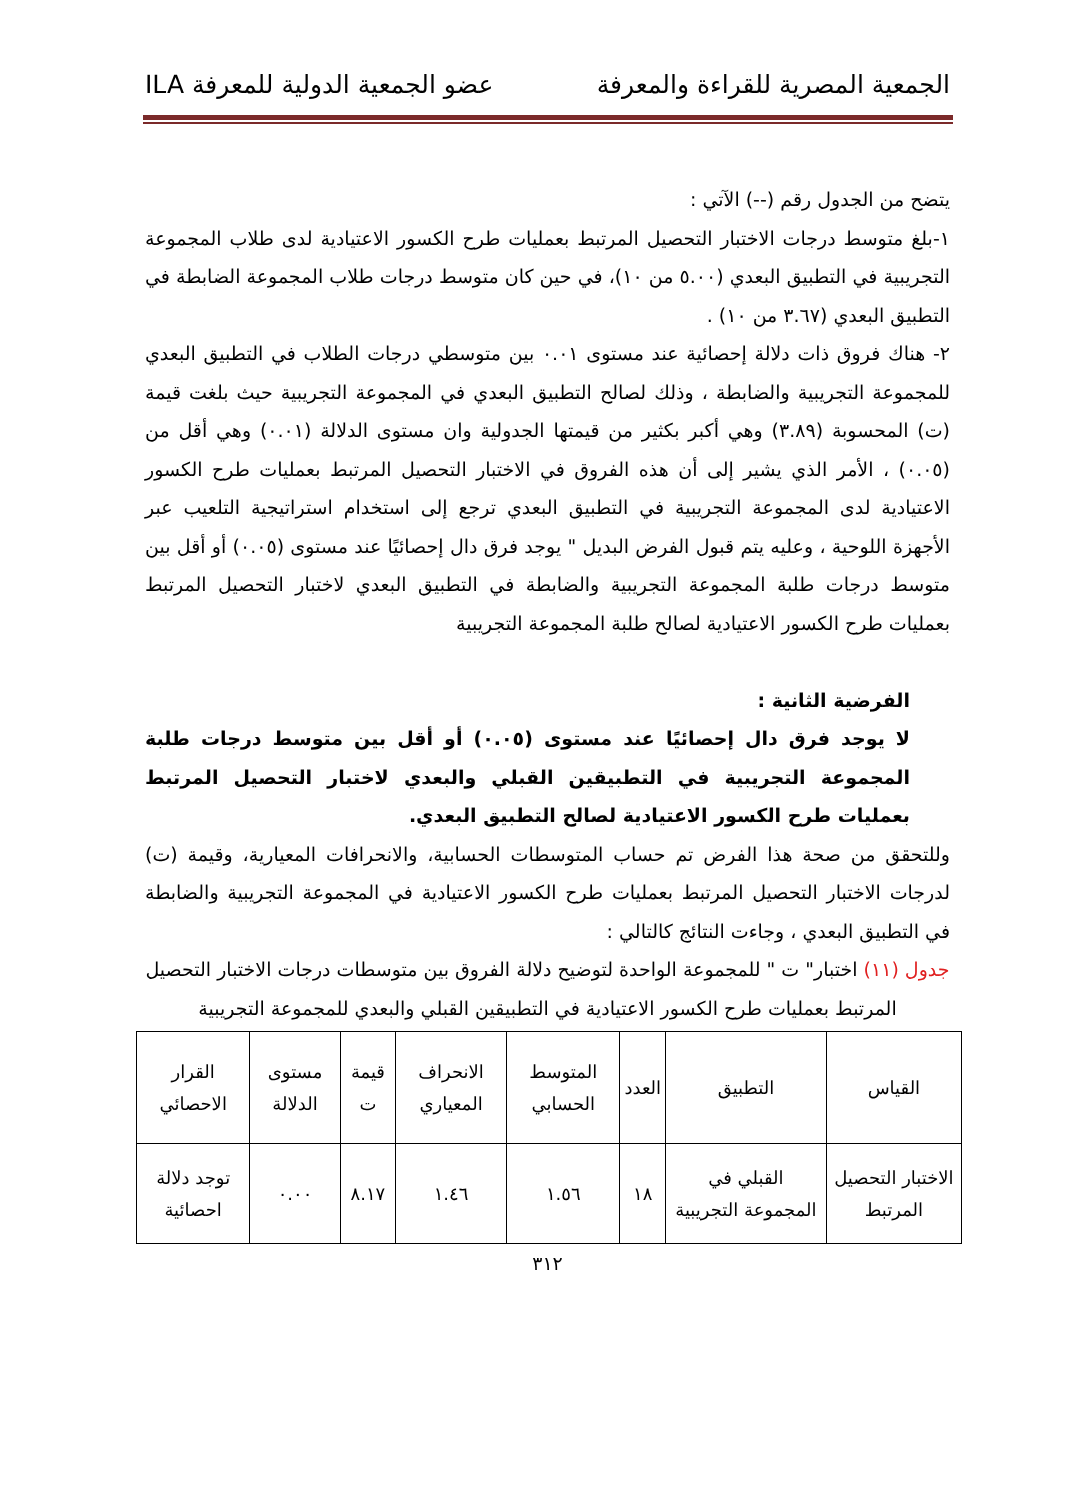الجمعية المصرية للقراءة والمعرفة عضو الجمعية الدولية للمعرفة ILA
يتضح من الجدول رقم (--) الآتي :
١-بلغ متوسط درجات الاختبار التحصيل المرتبط بعمليات طرح الكسور الاعتيادية لدى طلاب المجموعة التجريبية في التطبيق البعدي (٥.٠٠ من ١٠)، في حين كان متوسط درجات طلاب المجموعة الضابطة في التطبيق البعدي (٣.٦٧ من ١٠) .
٢- هناك فروق ذات دلالة إحصائية عند مستوى ٠.٠١ بين متوسطي درجات الطلاب في التطبيق البعدي للمجموعة التجريبية والضابطة ، وذلك لصالح التطبيق البعدي في المجموعة التجريبية حيث بلغت قيمة (ت) المحسوبة (٣.٨٩) وهي أكبر بكثير من قيمتها الجدولية وان مستوى الدلالة (٠.٠١) وهي أقل من (٠.٠٥) ، الأمر الذي يشير إلى أن هذه الفروق في الاختبار التحصيل المرتبط بعمليات طرح الكسور الاعتيادية لدى المجموعة التجريبية في التطبيق البعدي ترجع إلى استخدام استراتيجية التلعيب عبر الأجهزة اللوحية ، وعليه يتم قبول الفرض البديل " يوجد فرق دال إحصائيًا عند مستوى (٠.٠٥) أو أقل بين متوسط درجات طلبة المجموعة التجريبية والضابطة في التطبيق البعدي لاختبار التحصيل المرتبط بعمليات طرح الكسور الاعتيادية لصالح طلبة المجموعة التجريبية
الفرضية الثانية :
لا يوجد فرق دال إحصائيًا عند مستوى (٠.٠٥) أو أقل بين متوسط درجات طلبة المجموعة التجريبية في التطبيقين القبلي والبعدي لاختبار التحصيل المرتبط بعمليات طرح الكسور الاعتيادية لصالح التطبيق البعدي.
وللتحقق من صحة هذا الفرض تم حساب المتوسطات الحسابية، والانحرافات المعيارية، وقيمة (ت) لدرجات الاختبار التحصيل المرتبط بعمليات طرح الكسور الاعتيادية في المجموعة التجريبية والضابطة في التطبيق البعدي ، وجاءت النتائج كالتالي :
جدول (١١) اختبار" ت " للمجموعة الواحدة لتوضيح دلالة الفروق بين متوسطات درجات الاختبار التحصيل المرتبط بعمليات طرح الكسور الاعتيادية في التطبيقين القبلي والبعدي للمجموعة التجريبية
| القياس | التطبيق | العدد | المتوسط الحسابي | الانحراف المعياري | قيمة ت | مستوى الدلالة | القرار الاحصائي |
| --- | --- | --- | --- | --- | --- | --- | --- |
| الاختبار التحصيل المرتبط | القبلي في المجموعة التجريبية | ١٨ | ١.٥٦ | ١.٤٦ | ٨.١٧ | ٠.٠٠ | توجد دلالة احصائية |
٣١٢